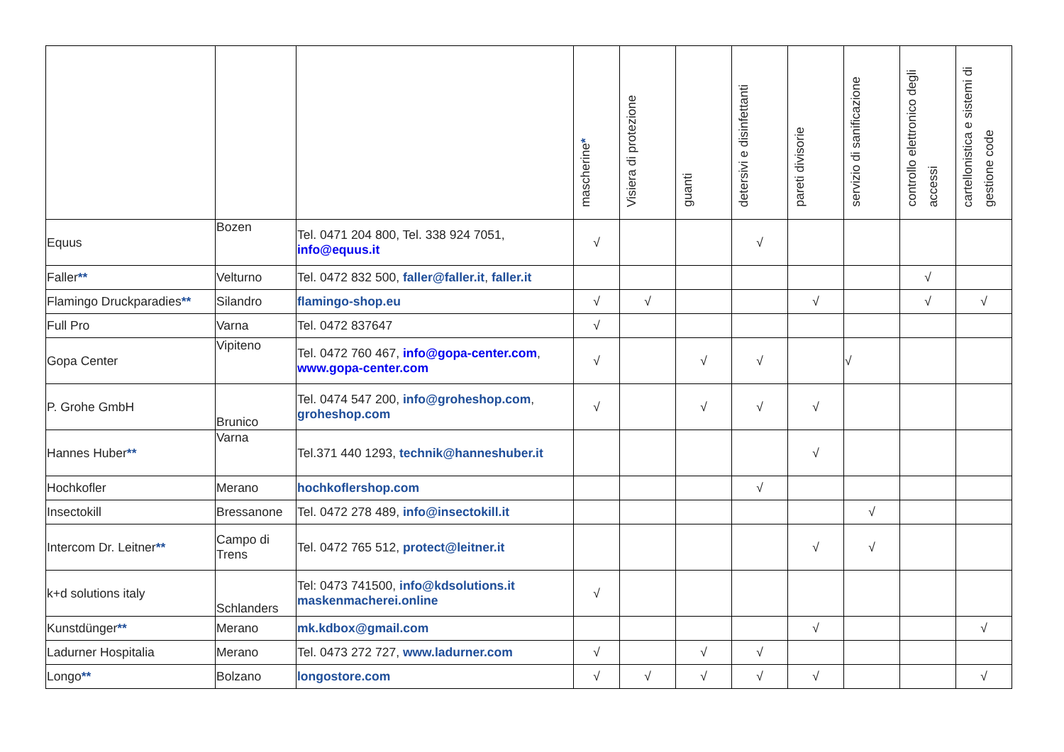| | | | mascherine * | Visiera di protezione | guanti | detersivi e disinfettanti | pareti divisorie | servizio di sanificazione | controllo elettronico degli accessi | cartellonistica e sistemi di gestione code |
| --- | --- | --- | --- | --- | --- | --- | --- | --- | --- | --- |
| Equus | Bozen | Tel. 0471 204 800, Tel. 338 924 7051, info@equus.it | √ | | | √ | | | | |
| Faller ** | Velturno | Tel. 0472 832 500, faller@faller.it , faller.it | | | | | | | √ | |
| Flamingo Druckparadies ** | Silandro | flamingo-shop.eu | √ | √ | | | √ | | √ | √ |
| Full Pro | Varna | Tel. 0472 837647 | √ | | | | | | | |
| Gopa Center | Vipiteno | Tel. 0472 760 467, info@gopa-center.com , www.gopa-center.com | √ | | √ | √ | | √ | | |
| P. Grohe GmbH | Brunico | Tel. 0474 547 200, info@groheshop.com , groheshop.com | √ | | √ | √ | √ | | | |
| Hannes Huber ** | Varna | Tel.371 440 1293, technik@hanneshuber.it | | | | | √ | | | |
| Hochkofler | Merano | hochkoflershop.com | | | | √ | | | | |
| Insectokill | Bressanone | Tel. 0472 278 489, info@insectokill.it | | | | | | √ | | |
| Intercom Dr. Leitner ** | Campo di Trens | Tel. 0472 765 512, protect@leitner.it | | | | | √ | √ | | |
| k+d solutions italy | Schlanders | Tel: 0473 741500, info@kdsolutions.it maskenmacherei.online | √ | | | | | | | |
| Kunstdünger ** | Merano | mk.kdbox@gmail.com | | | | | √ | | | √ |
| Ladurner Hospitalia | Merano | Tel. 0473 272 727, www.ladurner.com | √ | | √ | √ | | | | |
| Longo ** | Bolzano | longostore.com | √ | √ | √ | √ | √ | | | √ |